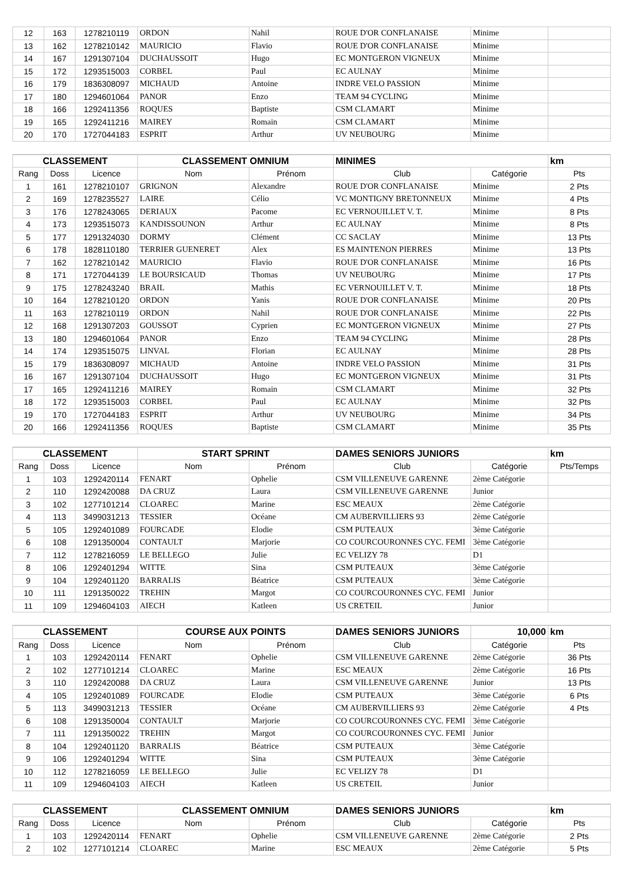| 12 | 163 | 1278210119 | ORDON | Nahil | ROUE D'OR CONFLANAISE | Minime | |
| 13 | 162 | 1278210142 | MAURICIO | Flavio | ROUE D'OR CONFLANAISE | Minime | |
| 14 | 167 | 1291307104 | DUCHAUSSOIT | Hugo | EC MONTGERON VIGNEUX | Minime | |
| 15 | 172 | 1293515003 | CORBEL | Paul | EC AULNAY | Minime | |
| 16 | 179 | 1836308097 | MICHAUD | Antoine | INDRE VELO PASSION | Minime | |
| 17 | 180 | 1294601064 | PANOR | Enzo | TEAM 94 CYCLING | Minime | |
| 18 | 166 | 1292411356 | ROQUES | Baptiste | CSM CLAMART | Minime | |
| 19 | 165 | 1292411216 | MAIREY | Romain | CSM CLAMART | Minime | |
| 20 | 170 | 1727044183 | ESPRIT | Arthur | UV NEUBOURG | Minime | |
| CLASSEMENT | | | CLASSEMENT OMNIUM | | MINIMES | | km |
| --- | --- | --- | --- | --- | --- | --- | --- |
| Rang | Doss | Licence | Nom | Prénom | Club | Catégorie | Pts |
| 1 | 161 | 1278210107 | GRIGNON | Alexandre | ROUE D'OR CONFLANAISE | Minime | 2 Pts |
| 2 | 169 | 1278235527 | LAIRE | Célio | VC MONTIGNY BRETONNEUX | Minime | 4 Pts |
| 3 | 176 | 1278243065 | DERIAUX | Pacome | EC VERNOUILLET V. T. | Minime | 8 Pts |
| 4 | 173 | 1293515073 | KANDISSOUNON | Arthur | EC AULNAY | Minime | 8 Pts |
| 5 | 177 | 1291324030 | DORMY | Clément | CC SACLAY | Minime | 13 Pts |
| 6 | 178 | 1828110180 | TERRIER GUENERET | Alex | ES MAINTENON PIERRES | Minime | 13 Pts |
| 7 | 162 | 1278210142 | MAURICIO | Flavio | ROUE D'OR CONFLANAISE | Minime | 16 Pts |
| 8 | 171 | 1727044139 | LE BOURSICAUD | Thomas | UV NEUBOURG | Minime | 17 Pts |
| 9 | 175 | 1278243240 | BRAIL | Mathis | EC VERNOUILLET V. T. | Minime | 18 Pts |
| 10 | 164 | 1278210120 | ORDON | Yanis | ROUE D'OR CONFLANAISE | Minime | 20 Pts |
| 11 | 163 | 1278210119 | ORDON | Nahil | ROUE D'OR CONFLANAISE | Minime | 22 Pts |
| 12 | 168 | 1291307203 | GOUSSOT | Cyprien | EC MONTGERON VIGNEUX | Minime | 27 Pts |
| 13 | 180 | 1294601064 | PANOR | Enzo | TEAM 94 CYCLING | Minime | 28 Pts |
| 14 | 174 | 1293515075 | LINVAL | Florian | EC AULNAY | Minime | 28 Pts |
| 15 | 179 | 1836308097 | MICHAUD | Antoine | INDRE VELO PASSION | Minime | 31 Pts |
| 16 | 167 | 1291307104 | DUCHAUSSOIT | Hugo | EC MONTGERON VIGNEUX | Minime | 31 Pts |
| 17 | 165 | 1292411216 | MAIREY | Romain | CSM CLAMART | Minime | 32 Pts |
| 18 | 172 | 1293515003 | CORBEL | Paul | EC AULNAY | Minime | 32 Pts |
| 19 | 170 | 1727044183 | ESPRIT | Arthur | UV NEUBOURG | Minime | 34 Pts |
| 20 | 166 | 1292411356 | ROQUES | Baptiste | CSM CLAMART | Minime | 35 Pts |
| CLASSEMENT | | | START SPRINT | | DAMES SENIORS JUNIORS | | km |
| --- | --- | --- | --- | --- | --- | --- | --- |
| Rang | Doss | Licence | Nom | Prénom | Club | Catégorie | Pts/Temps |
| 1 | 103 | 1292420114 | FENART | Ophelie | CSM VILLENEUVE GARENNE | 2ème Catégorie | |
| 2 | 110 | 1292420088 | DA CRUZ | Laura | CSM VILLENEUVE GARENNE | Junior | |
| 3 | 102 | 1277101214 | CLOAREC | Marine | ESC MEAUX | 2ème Catégorie | |
| 4 | 113 | 3499031213 | TESSIER | Océane | CM AUBERVILLIERS 93 | 2ème Catégorie | |
| 5 | 105 | 1292401089 | FOURCADE | Elodie | CSM PUTEAUX | 3ème Catégorie | |
| 6 | 108 | 1291350004 | CONTAULT | Marjorie | CO COURCOURONNES CYC. FEMI | 3ème Catégorie | |
| 7 | 112 | 1278216059 | LE BELLEGO | Julie | EC VELIZY 78 | D1 | |
| 8 | 106 | 1292401294 | WITTE | Sina | CSM PUTEAUX | 3ème Catégorie | |
| 9 | 104 | 1292401120 | BARRALIS | Béatrice | CSM PUTEAUX | 3ème Catégorie | |
| 10 | 111 | 1291350022 | TREHIN | Margot | CO COURCOURONNES CYC. FEMI | Junior | |
| 11 | 109 | 1294604103 | AIECH | Katleen | US CRETEIL | Junior | |
| CLASSEMENT | | | COURSE AUX POINTS | | DAMES SENIORS JUNIORS | 10,000 | km |
| --- | --- | --- | --- | --- | --- | --- | --- |
| Rang | Doss | Licence | Nom | Prénom | Club | Catégorie | Pts |
| 1 | 103 | 1292420114 | FENART | Ophelie | CSM VILLENEUVE GARENNE | 2ème Catégorie | 36 Pts |
| 2 | 102 | 1277101214 | CLOAREC | Marine | ESC MEAUX | 2ème Catégorie | 16 Pts |
| 3 | 110 | 1292420088 | DA CRUZ | Laura | CSM VILLENEUVE GARENNE | Junior | 13 Pts |
| 4 | 105 | 1292401089 | FOURCADE | Elodie | CSM PUTEAUX | 3ème Catégorie | 6 Pts |
| 5 | 113 | 3499031213 | TESSIER | Océane | CM AUBERVILLIERS 93 | 2ème Catégorie | 4 Pts |
| 6 | 108 | 1291350004 | CONTAULT | Marjorie | CO COURCOURONNES CYC. FEMI | 3ème Catégorie | |
| 7 | 111 | 1291350022 | TREHIN | Margot | CO COURCOURONNES CYC. FEMI | Junior | |
| 8 | 104 | 1292401120 | BARRALIS | Béatrice | CSM PUTEAUX | 3ème Catégorie | |
| 9 | 106 | 1292401294 | WITTE | Sina | CSM PUTEAUX | 3ème Catégorie | |
| 10 | 112 | 1278216059 | LE BELLEGO | Julie | EC VELIZY 78 | D1 | |
| 11 | 109 | 1294604103 | AIECH | Katleen | US CRETEIL | Junior | |
| CLASSEMENT | | | CLASSEMENT OMNIUM | | DAMES SENIORS JUNIORS | | km |
| --- | --- | --- | --- | --- | --- | --- | --- |
| Rang | Doss | Licence | Nom | Prénom | Club | Catégorie | Pts |
| 1 | 103 | 1292420114 | FENART | Ophelie | CSM VILLENEUVE GARENNE | 2ème Catégorie | 2 Pts |
| 2 | 102 | 1277101214 | CLOAREC | Marine | ESC MEAUX | 2ème Catégorie | 5 Pts |